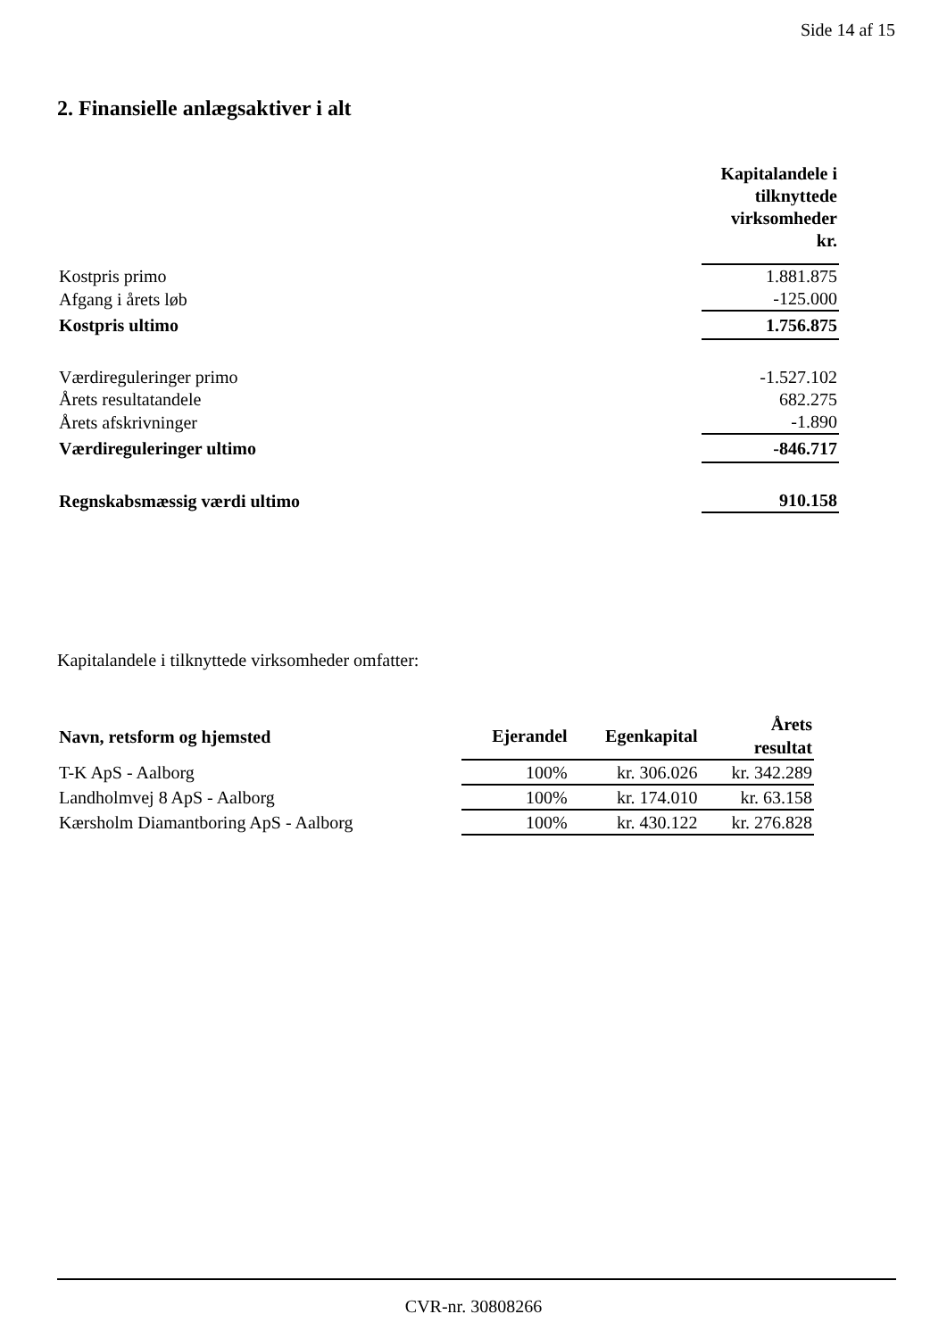Side 14 af 15
2. Finansielle anlægsaktiver i alt
| | Kapitalandele i tilknyttede virksomheder kr. |
| Kostpris primo | 1.881.875 |
| Afgang i årets løb | -125.000 |
| Kostpris ultimo | 1.756.875 |
| Værdireguleringer primo | -1.527.102 |
| Årets resultatandele | 682.275 |
| Årets afskrivninger | -1.890 |
| Værdireguleringer ultimo | -846.717 |
| Regnskabsmæssig værdi ultimo | 910.158 |
Kapitalandele i tilknyttede virksomheder omfatter:
| Navn, retsform og hjemsted | Ejerandel | Egenkapital | Årets resultat |
| --- | --- | --- | --- |
| T-K ApS - Aalborg | 100% | kr. 306.026 | kr. 342.289 |
| Landholmvej 8 ApS - Aalborg | 100% | kr. 174.010 | kr. 63.158 |
| Kærsholm Diamantboring ApS - Aalborg | 100% | kr. 430.122 | kr. 276.828 |
CVR-nr. 30808266